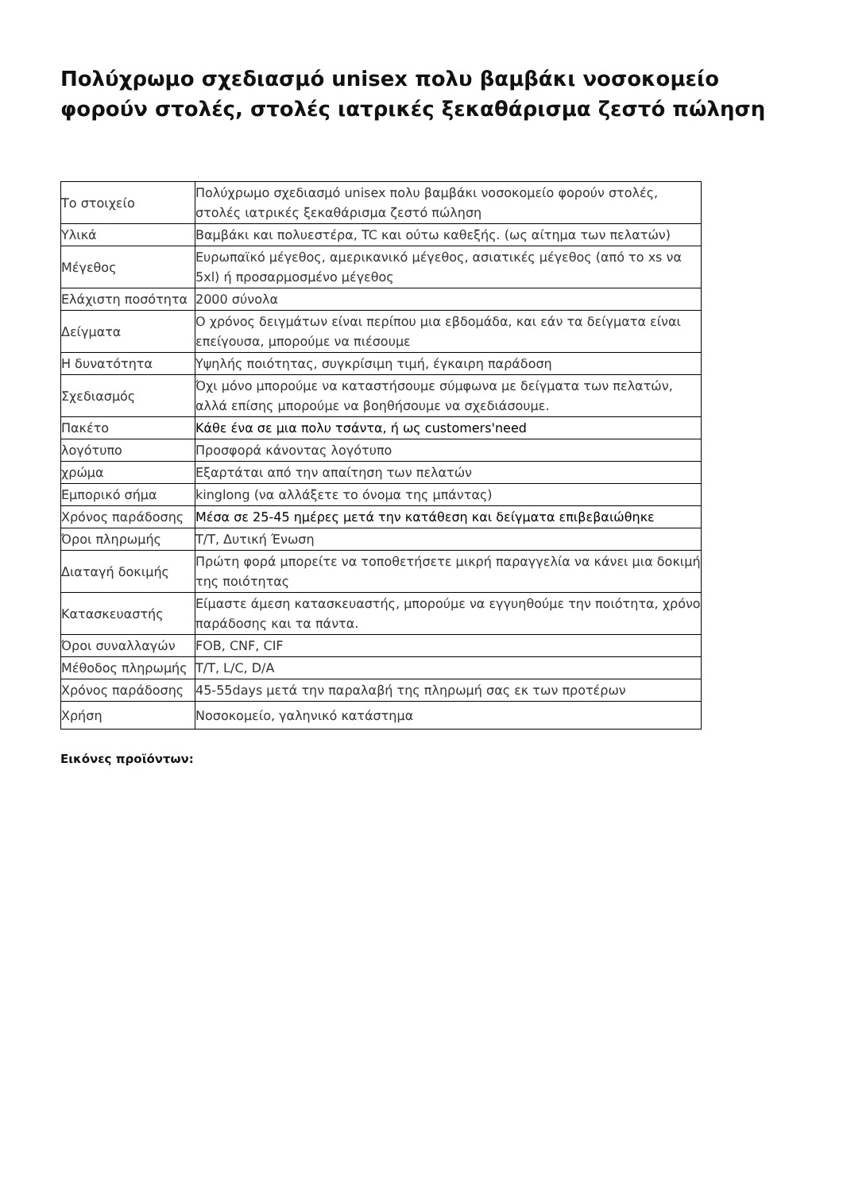Πολύχρωμο σχεδιασμό unisex πολυ βαμβάκι νοσοκομείο φορούν στολές, στολές ιατρικές ξεκαθάρισμα ζεστό πώληση
| Το στοιχείο | Πολύχρωμο σχεδιασμό unisex πολυ βαμβάκι νοσοκομείο φορούν στολές, στολές ιατρικές ξεκαθάρισμα ζεστό πώληση |
| Υλικά | Βαμβάκι και πολυεστέρα, TC και ούτω καθεξής. (ως αίτημα των πελατών) |
| Μέγεθος | Ευρωπαϊκό μέγεθος, αμερικανικό μέγεθος, ασιατικές μέγεθος (από το xs να 5xl) ή προσαρμοσμένο μέγεθος |
| Ελάχιστη ποσότητα | 2000 σύνολα |
| Δείγματα | Ο χρόνος δειγμάτων είναι περίπου μια εβδομάδα, και εάν τα δείγματα είναι επείγουσα, μπορούμε να πιέσουμε |
| Η δυνατότητα | Υψηλής ποιότητας, συγκρίσιμη τιμή, έγκαιρη παράδοση |
| Σχεδιασμός | Όχι μόνο μπορούμε να καταστήσουμε σύμφωνα με δείγματα των πελατών, αλλά επίσης μπορούμε να βοηθήσουμε να σχεδιάσουμε. |
| Πακέτο | Κάθε ένα σε μια πολυ τσάντα, ή ως customers'need |
| λογότυπο | Προσφορά κάνοντας λογότυπο |
| χρώμα | Εξαρτάται από την απαίτηση των πελατών |
| Εμπορικό σήμα | kinglong (να αλλάξετε το όνομα της μπάντας) |
| Χρόνος παράδοσης | Μέσα σε 25-45 ημέρες μετά την κατάθεση και δείγματα επιβεβαιώθηκε |
| Όροι πληρωμής | T/T, Δυτική Ένωση |
| Διαταγή δοκιμής | Πρώτη φορά μπορείτε να τοποθετήσετε μικρή παραγγελία να κάνει μια δοκιμή της ποιότητας |
| Κατασκευαστής | Είμαστε άμεση κατασκευαστής, μπορούμε να εγγυηθούμε την ποιότητα, χρόνο παράδοσης και τα πάντα. |
| Όροι συναλλαγών | FOB, CNF, CIF |
| Μέθοδος πληρωμής | T/T, L/C, D/A |
| Χρόνος παράδοσης | 45-55days μετά την παραλαβή της πληρωμή σας εκ των προτέρων |
| Χρήση | Νοσοκομείο, γαληνικό κατάστημα |
Εικόνες προϊόντων: